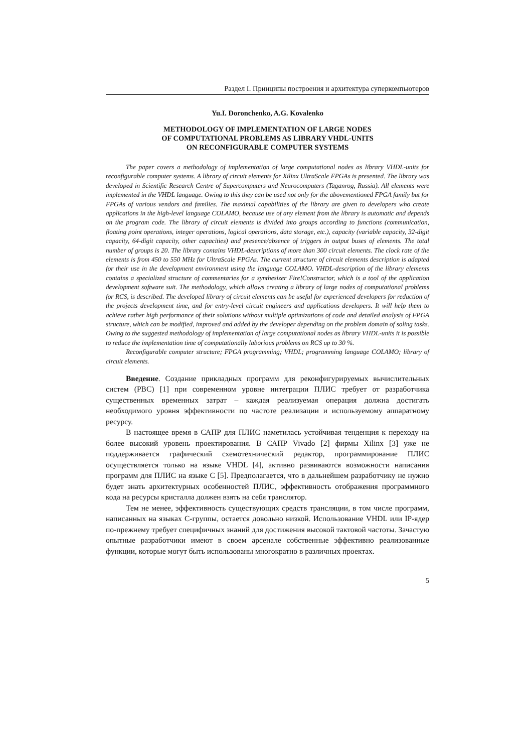Раздел I. Принципы построения и архитектура суперкомпьютеров
Yu.I. Doronchenko, A.G. Kovalenko
METHODOLOGY OF IMPLEMENTATION OF LARGE NODES
OF COMPUTATIONAL PROBLEMS AS LIBRARY VHDL-UNITS
ON RECONFIGURABLE COMPUTER SYSTEMS
The paper covers a methodology of implementation of large computational nodes as library VHDL-units for reconfigurable computer systems. A library of circuit elements for Xilinx UltraScale FPGAs is presented. The library was developed in Scientific Research Centre of Supercomputers and Neurocomputers (Taganrog, Russia). All elements were implemented in the VHDL language. Owing to this they can be used not only for the abovementioned FPGA family but for FPGAs of various vendors and families. The maximal capabilities of the library are given to developers who create applications in the high-level language COLAMO, because use of any element from the library is automatic and depends on the program code. The library of circuit elements is divided into groups according to functions (communication, floating point operations, integer operations, logical operations, data storage, etc.), capacity (variable capacity, 32-digit capacity, 64-digit capacity, other capacities) and presence/absence of triggers in output buses of elements. The total number of groups is 20. The library contains VHDL-descriptions of more than 300 circuit elements. The clock rate of the elements is from 450 to 550 MHz for UltraScale FPGAs. The current structure of circuit elements description is adapted for their use in the development environment using the language COLAMO. VHDL-description of the library elements contains a specialized structure of commentaries for a synthesizer Fire!Constructor, which is a tool of the application development software suit. The methodology, which allows creating a library of large nodes of computational problems for RCS, is described. The developed library of circuit elements can be useful for experienced developers for reduction of the projects development time, and for entry-level circuit engineers and applications developers. It will help them to achieve rather high performance of their solutions without multiple optimizations of code and detailed analysis of FPGA structure, which can be modified, improved and added by the developer depending on the problem domain of soling tasks. Owing to the suggested methodology of implementation of large computational nodes as library VHDL-units it is possible to reduce the implementation time of computationally laborious problems on RCS up to 30 %.
Reconfigurable computer structure; FPGA programming; VHDL; programming language COLAMO; library of circuit elements.
Введение. Создание прикладных программ для реконфигурируемых вычислительных систем (РВС) [1] при современном уровне интеграции ПЛИС требует от разработчика существенных временных затрат – каждая реализуемая операция должна достигать необходимого уровня эффективности по частоте реализации и используемому аппаратному ресурсу.
В настоящее время в САПР для ПЛИС наметилась устойчивая тенденция к переходу на более высокий уровень проектирования. В САПР Vivado [2] фирмы Xilinx [3] уже не поддерживается графический схемотехнический редактор, программирование ПЛИС осуществляется только на языке VHDL [4], активно развиваются возможности написания программ для ПЛИС на языке C [5]. Предполагается, что в дальнейшем разработчику не нужно будет знать архитектурных особенностей ПЛИС, эффективность отображения программного кода на ресурсы кристалла должен взять на себя транслятор.
Тем не менее, эффективность существующих средств трансляции, в том числе программ, написанных на языках C-группы, остается довольно низкой. Использование VHDL или IP-ядер по-прежнему требует специфичных знаний для достижения высокой тактовой частоты. Зачастую опытные разработчики имеют в своем арсенале собственные эффективно реализованные функции, которые могут быть использованы многократно в различных проектах.
5